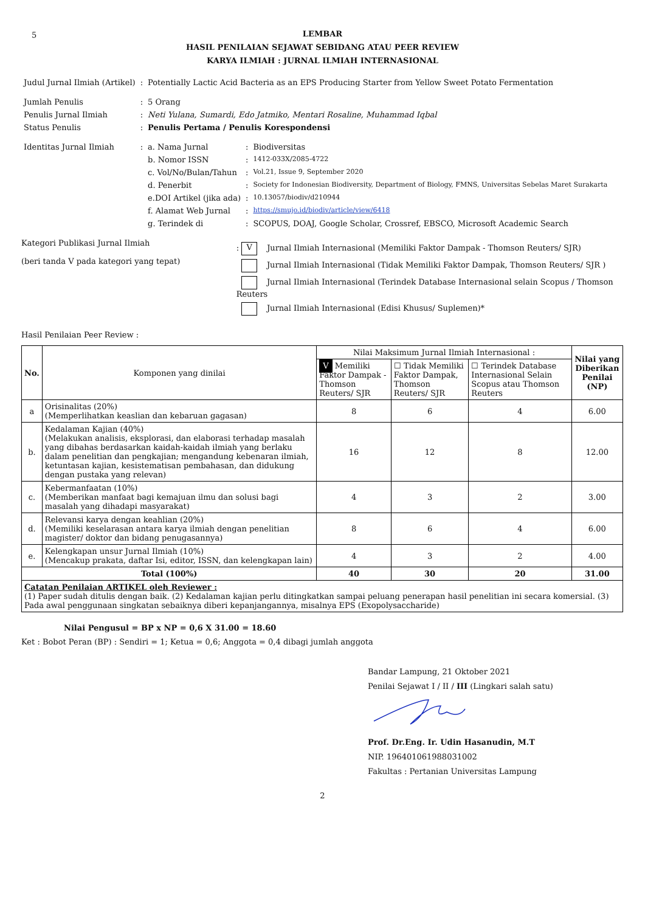5
LEMBAR
HASIL PENILAIAN SEJAWAT SEBIDANG ATAU PEER REVIEW
KARYA ILMIAH : JURNAL ILMIAH INTERNASIONAL
| Judul Jurnal Ilmiah (Artikel) | : | Potentially Lactic Acid Bacteria as an EPS Producing Starter from Yellow Sweet Potato Fermentation | | |
| Jumlah Penulis | : | 5 Orang | | |
| Penulis Jurnal Ilmiah | : | Neti Yulana, Sumardi, Edo Jatmiko, Mentari Rosaline, Muhammad Iqbal | | |
| Status Penulis | : | Penulis Pertama / Penulis Korespondensi | | |
| Identitas Jurnal Ilmiah | : | a. Nama Jurnal | : | Biodiversitas |
| | | b. Nomor ISSN | : | 1412-033X/2085-4722 |
| | | c. Vol/No/Bulan/Tahun | : | Vol.21, Issue 9, September 2020 |
| | | d. Penerbit | : | Society for Indonesian Biodiversity, Department of Biology, FMNS, Universitas Sebelas Maret Surakarta |
| | | e.DOI Artikel (jika ada) | : | 10.13057/biodiv/d210944 |
| | | f. Alamat Web Jurnal | : | https://smujo.id/biodiv/article/view/6418 |
| | | g. Terindek di | : | SCOPUS, DOAJ, Google Scholar, Crossref, EBSCO, Microsoft Academic Search |
Kategori Publikasi Jurnal Ilmiah
(beri tanda V pada kategori yang tepat)
: V Jurnal Ilmiah Internasional (Memiliki Faktor Dampak - Thomson Reuters/ SJR)
Jurnal Ilmiah Internasional (Tidak Memiliki Faktor Dampak, Thomson Reuters/ SJR )
Jurnal Ilmiah Internasional (Terindek Database Internasional selain Scopus / Thomson Reuters
Jurnal Ilmiah Internasional (Edisi Khusus/ Suplemen)*
Hasil Penilaian Peer Review :
| No. | Komponen yang dinilai | Nilai Maksimum Jurnal Ilmiah Internasional : | | | Nilai yang Diberikan Penilai (NP) |
| --- | --- | --- | --- | --- | --- |
| | | V Memiliki Faktor Dampak - Thomson Reuters/ SJR | ☐ Tidak Memiliki Faktor Dampak, Thomson Reuters/ SJR | ☐ Terindek Database Internasional Selain Scopus atau Thomson Reuters | |
| a | Orisinalitas (20%) (Memperlihatkan keaslian dan kebaruan gagasan) | 8 | 6 | 4 | 6.00 |
| b. | Kedalaman Kajian (40%) (Melakukan analisis, eksplorasi, dan elaborasi terhadap masalah yang dibahas berdasarkan kaidah-kaidah ilmiah yang berlaku dalam penelitian dan pengkajian; mengandung kebenaran ilmiah, ketuntasan kajian, kesistematisan pembahasan, dan didukung dengan pustaka yang relevan) | 16 | 12 | 8 | 12.00 |
| c. | Kebermanfaatan (10%) (Memberikan manfaat bagi kemajuan ilmu dan solusi bagi masalah yang dihadapi masyarakat) | 4 | 3 | 2 | 3.00 |
| d. | Relevansi karya dengan keahlian (20%) (Memiliki keselarasan antara karya ilmiah dengan penelitian magister/ doktor dan bidang penugasannya) | 8 | 6 | 4 | 6.00 |
| e. | Kelengkapan unsur Jurnal Ilmiah (10%) (Mencakup prakata, daftar Isi, editor, ISSN, dan kelengkapan lain) | 4 | 3 | 2 | 4.00 |
| Total (100%) | | 40 | 30 | 20 | 31.00 |
| Catatan Penilaian ARTIKEL oleh Reviewer : (1) Paper sudah ditulis dengan baik. (2) Kedalaman kajian perlu ditingkatkan sampai peluang penerapan hasil penelitian ini secara komersial. (3) Pada awal penggunaan singkatan sebaiknya diberi kepanjangannya, misalnya EPS (Exopolysaccharide) | | | | | |
Nilai Pengusul = BP x NP = 0,6 X 31.00 = 18.60
Ket : Bobot Peran (BP) : Sendiri = 1; Ketua = 0,6; Anggota = 0,4 dibagi jumlah anggota
Bandar Lampung, 21 Oktober 2021
Penilai Sejawat I / II / III (Lingkari salah satu)
Prof. Dr.Eng. Ir. Udin Hasanudin, M.T
NIP. 196401061988031002
Fakultas : Pertanian Universitas Lampung
2